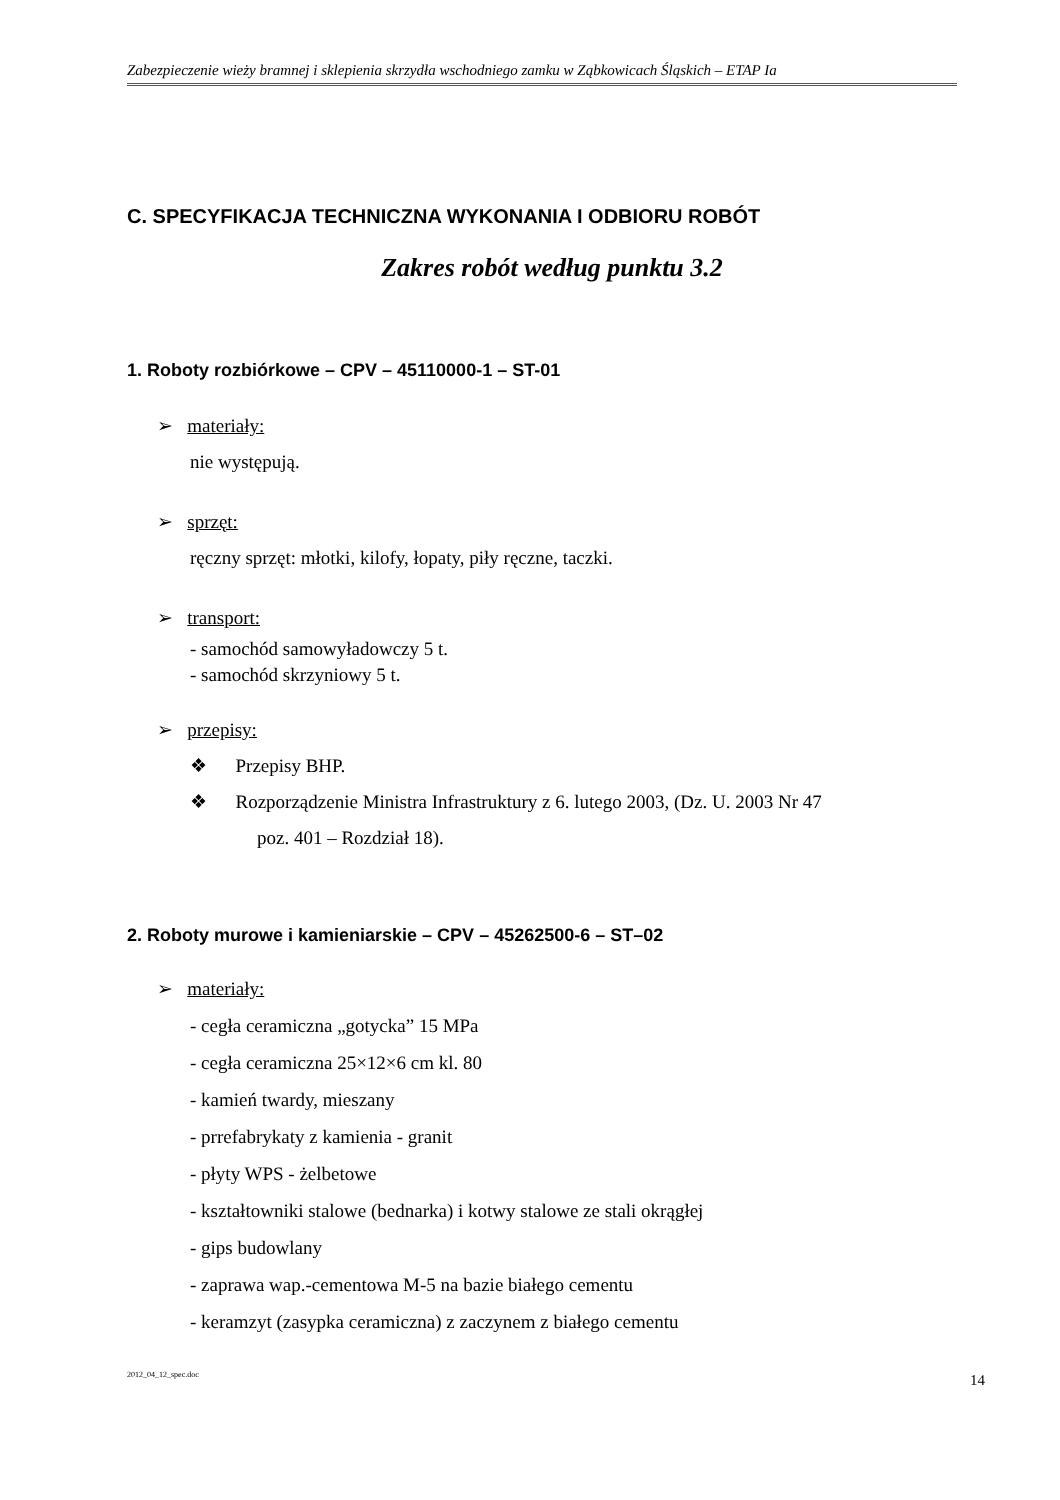Zabezpieczenie wieży bramnej i sklepienia skrzydła wschodniego zamku w Ząbkowicach Śląskich – ETAP Ia
C. SPECYFIKACJA TECHNICZNA WYKONANIA I ODBIORU ROBÓT
Zakres robót według punktu 3.2
1. Roboty rozbiórkowe – CPV – 45110000-1 – ST-01
➢ materiały:
nie występują.
➢ sprzęt:
ręczny sprzęt: młotki, kilofy, łopaty, piły ręczne, taczki.
➢ transport:
- samochód samowyładowczy 5 t.
- samochód skrzyniowy 5 t.
➢ przepisy:
❖ Przepisy BHP.
❖ Rozporządzenie Ministra Infrastruktury z 6. lutego 2003, (Dz. U. 2003 Nr 47
poz. 401 – Rozdział 18).
2. Roboty murowe i kamieniarskie – CPV – 45262500-6 – ST–02
➢ materiały:
- cegła ceramiczna „gotycka” 15 MPa
- cegła ceramiczna 25×12×6 cm kl. 80
- kamień twardy, mieszany
- prrefabrykaty z kamienia - granit
- płyty WPS - żelbetowe
- kształtowniki stalowe (bednarka) i kotwy stalowe ze stali okrągłej
- gips budowlany
- zaprawa wap.-cementowa M-5 na bazie białego cementu
- keramzyt (zasypka ceramiczna) z zaczynem z białego cementu
2012_04_12_spec.doc 14